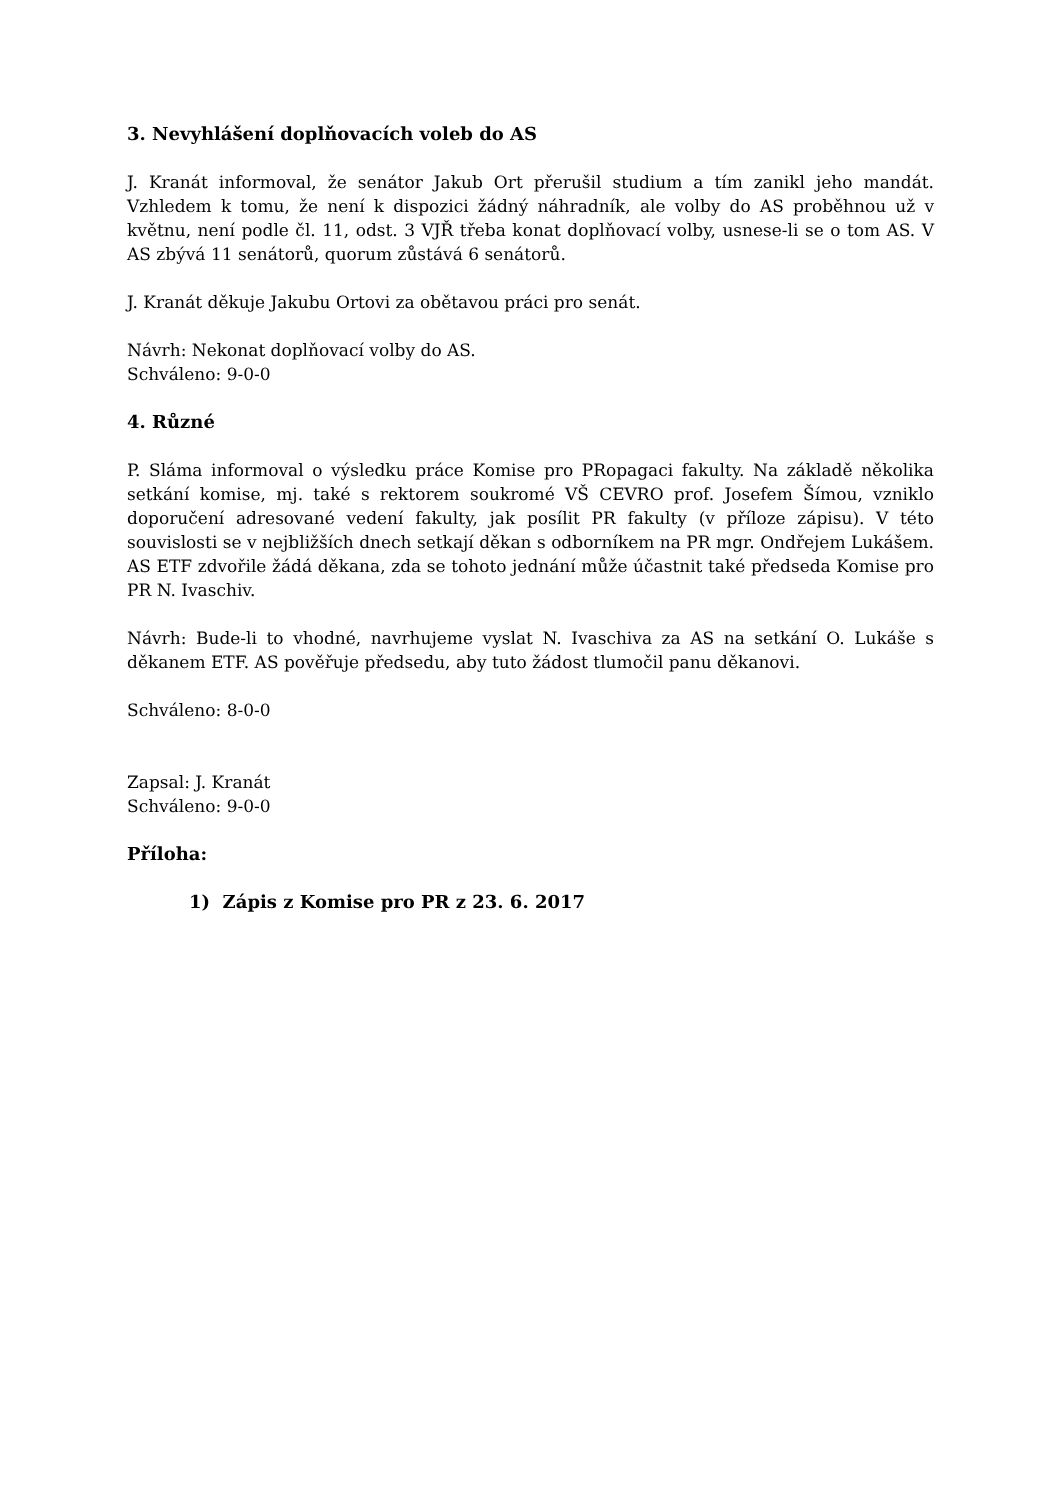3. Nevyhlášení doplňovacích voleb do AS
J. Kranát informoval, že senátor Jakub Ort přerušil studium a tím zanikl jeho mandát. Vzhledem k tomu, že není k dispozici žádný náhradník, ale volby do AS proběhnou už v květnu, není podle čl. 11, odst. 3 VJŘ třeba konat doplňovací volby, usnese-li se o tom AS. V AS zbývá 11 senátorů, quorum zůstává 6 senátorů.
J. Kranát děkuje Jakubu Ortovi za obětavou práci pro senát.
Návrh: Nekonat doplňovací volby do AS.
Schváleno: 9-0-0
4. Různé
P. Sláma informoval o výsledku práce Komise pro PRopagaci fakulty. Na základě několika setkání komise, mj. také s rektorem soukromé VŠ CEVRO prof. Josefem Šímou, vzniklo doporučení adresované vedení fakulty, jak posílit PR fakulty (v příloze zápisu). V této souvislosti se v nejbližších dnech setkají děkan s odborníkem na PR mgr. Ondřejem Lukášem. AS ETF zdvořile žádá děkana, zda se tohoto jednání může účastnit také předseda Komise pro PR N. Ivaschiv.
Návrh: Bude-li to vhodné, navrhujeme vyslat N. Ivaschiva za AS na setkání O. Lukáše s děkanem ETF. AS pověřuje předsedu, aby tuto žádost tlumočil panu děkanovi.
Schváleno: 8-0-0
Zapsal: J. Kranát
Schváleno: 9-0-0
Příloha:
1) Zápis z Komise pro PR z 23. 6. 2017